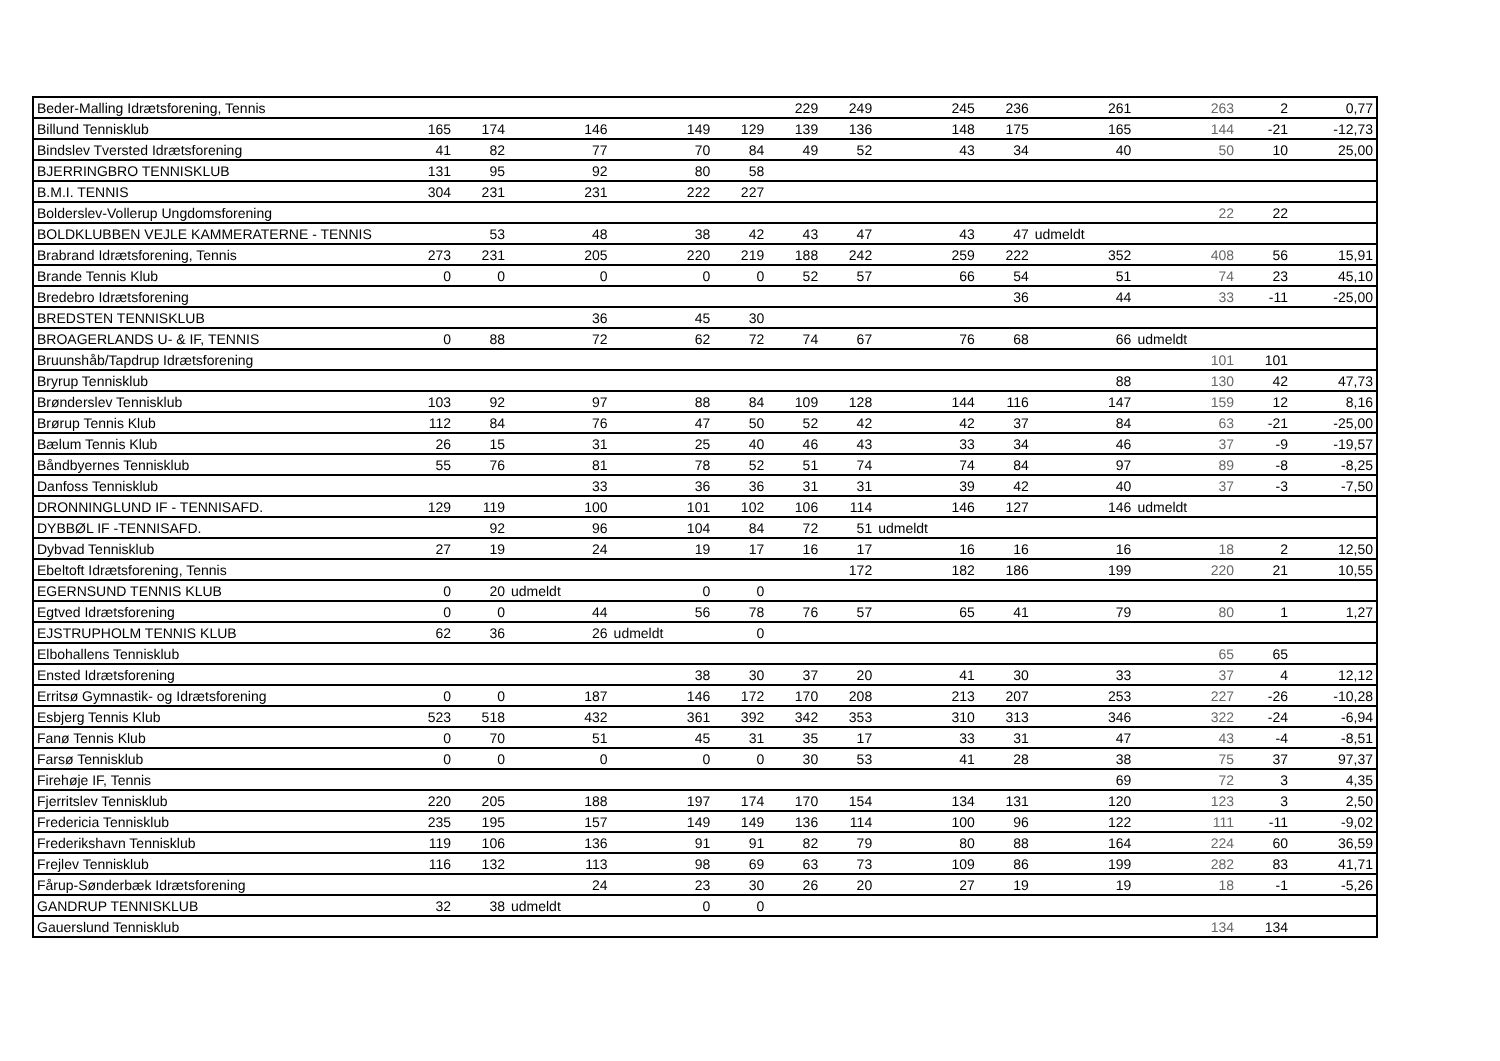| Beder-Malling Idrætsforening, Tennis | | | | | | 229 | 249 | 245 | 236 | 261 | 263 | 2 | 0,77 |
| Billund Tennisklub | 165 | 174 | 146 | 149 | 129 | 139 | 136 | 148 | 175 | 165 | 144 | -21 | -12,73 |
| Bindslev Tversted Idrætsforening | 41 | 82 | 77 | 70 | 84 | 49 | 52 | 43 | 34 | 40 | 50 | 10 | 25,00 |
| BJERRINGBRO TENNISKLUB | 131 | 95 | 92 | 80 | 58 | | | | | | | | |
| B.M.I. TENNIS | 304 | 231 | 231 | 222 | 227 | | | | | | | | |
| Bolderslev-Vollerup Ungdomsforening | | | | | | | | | | | 22 | 22 | |
| BOLDKLUBBEN VEJLE KAMMERATERNE - TENNIS | | 53 | 48 | 38 | 42 | 43 | 47 | 43 | 47 | udmeldt | | | |
| Brabrand Idrætsforening, Tennis | 273 | 231 | 205 | 220 | 219 | 188 | 242 | 259 | 222 | 352 | 408 | 56 | 15,91 |
| Brande Tennis Klub | 0 | 0 | 0 | 0 | 0 | 52 | 57 | 66 | 54 | 51 | 74 | 23 | 45,10 |
| Bredebro Idrætsforening | | | | | | | | | 36 | 44 | 33 | -11 | -25,00 |
| BREDSTEN TENNISKLUB | | | 36 | 45 | 30 | | | | | | | | |
| BROAGERLANDS U- & IF, TENNIS | 0 | 88 | 72 | 62 | 72 | 74 | 67 | 76 | 68 | 66 | udmeldt | | |
| Bruunshåb/Tapdrup Idrætsforening | | | | | | | | | | | 101 | 101 | |
| Bryrup Tennisklub | | | | | | | | | | 88 | 130 | 42 | 47,73 |
| Brønderslev Tennisklub | 103 | 92 | 97 | 88 | 84 | 109 | 128 | 144 | 116 | 147 | 159 | 12 | 8,16 |
| Brørup Tennis Klub | 112 | 84 | 76 | 47 | 50 | 52 | 42 | 42 | 37 | 84 | 63 | -21 | -25,00 |
| Bælum Tennis Klub | 26 | 15 | 31 | 25 | 40 | 46 | 43 | 33 | 34 | 46 | 37 | -9 | -19,57 |
| Båndbyernes Tennisklub | 55 | 76 | 81 | 78 | 52 | 51 | 74 | 74 | 84 | 97 | 89 | -8 | -8,25 |
| Danfoss Tennisklub | | | 33 | 36 | 36 | 31 | 31 | 39 | 42 | 40 | 37 | -3 | -7,50 |
| DRONNINGLUND IF - TENNISAFD. | 129 | 119 | 100 | 101 | 102 | 106 | 114 | 146 | 127 | 146 | udmeldt | | |
| DYBBØL IF -TENNISAFD. | | 92 | 96 | 104 | 84 | 72 | 51 | udmeldt | | | | | |
| Dybvad Tennisklub | 27 | 19 | 24 | 19 | 17 | 16 | 17 | 16 | 16 | 16 | 18 | 2 | 12,50 |
| Ebeltoft Idrætsforening, Tennis | | | | | | | 172 | 182 | 186 | 199 | 220 | 21 | 10,55 |
| EGERNSUND TENNIS KLUB | 0 | 20 | udmeldt | 0 | 0 | | | | | | | | |
| Egtved Idrætsforening | 0 | 0 | 44 | 56 | 78 | 76 | 57 | 65 | 41 | 79 | 80 | 1 | 1,27 |
| EJSTRUPHOLM TENNIS KLUB | 62 | 36 | 26 | udmeldt | 0 | | | | | | | | |
| Elbohallens Tennisklub | | | | | | | | | | | 65 | 65 | |
| Ensted Idrætsforening | | | | 38 | 30 | 37 | 20 | 41 | 30 | 33 | 37 | 4 | 12,12 |
| Erritsø Gymnastik- og Idrætsforening | 0 | 0 | 187 | 146 | 172 | 170 | 208 | 213 | 207 | 253 | 227 | -26 | -10,28 |
| Esbjerg Tennis Klub | 523 | 518 | 432 | 361 | 392 | 342 | 353 | 310 | 313 | 346 | 322 | -24 | -6,94 |
| Fanø Tennis Klub | 0 | 70 | 51 | 45 | 31 | 35 | 17 | 33 | 31 | 47 | 43 | -4 | -8,51 |
| Farsø Tennisklub | 0 | 0 | 0 | 0 | 0 | 30 | 53 | 41 | 28 | 38 | 75 | 37 | 97,37 |
| Firehøje IF, Tennis | | | | | | | | | | 69 | 72 | 3 | 4,35 |
| Fjerritslev Tennisklub | 220 | 205 | 188 | 197 | 174 | 170 | 154 | 134 | 131 | 120 | 123 | 3 | 2,50 |
| Fredericia Tennisklub | 235 | 195 | 157 | 149 | 149 | 136 | 114 | 100 | 96 | 122 | 111 | -11 | -9,02 |
| Frederikshavn Tennisklub | 119 | 106 | 136 | 91 | 91 | 82 | 79 | 80 | 88 | 164 | 224 | 60 | 36,59 |
| Frejlev Tennisklub | 116 | 132 | 113 | 98 | 69 | 63 | 73 | 109 | 86 | 199 | 282 | 83 | 41,71 |
| Fårup-Sønderbæk Idrætsforening | | | 24 | 23 | 30 | 26 | 20 | 27 | 19 | 19 | 18 | -1 | -5,26 |
| GANDRUP TENNISKLUB | 32 | 38 | udmeldt | 0 | 0 | | | | | | | | |
| Gauerslund Tennisklub | | | | | | | | | | | 134 | 134 | |